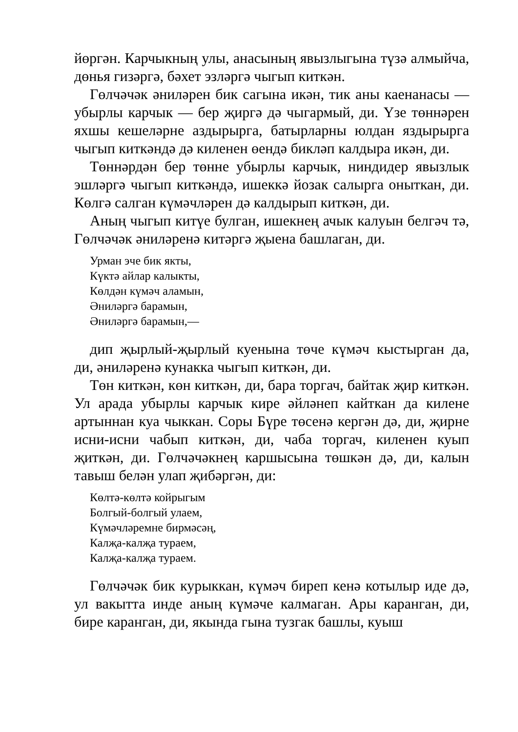йөргән. Карчыкның улы, анасының явызлыгына түзә алмыйча, дөнья гизәргә, бәхет эзләргә чыгып киткән.
Гөлчәчәк әниләрен бик сагына икән, тик аны каенанасы — убырлы карчык — бер җиргә дә чыгармый, ди. Үзе төннәрен яхшы кешеләрне аздырырга, батырларны юлдан яздырырга чыгып киткәндә дә киленен өендә бикләп калдыра икән, ди.
Төннәрдән бер төнне убырлы карчык, ниндидер явызлык эшләргә чыгып киткәндә, ишеккә йозак салырга оныткан, ди. Көлгә салган күмәчләрен дә калдырып киткән, ди.
Аның чыгып китүе булган, ишекнең ачык калуын белгәч тә, Гөлчәчәк әниләренә китәргә җыена башлаган, ди.
Урман эче бик якты,
Күктә айлар калыкты,
Көлдән күмәч аламын,
Әниләргә барамын,
Әниләргә барамын,—
дип җырлый-җырлый куенына төче күмәч кыстырган да, ди, әниләренә кунакка чыгып киткән, ди.
Төн киткән, көн киткән, ди, бара торгач, байтак җир киткән. Ул арада убырлы карчык кире әйләнеп кайткан да килене артыннан куа чыккан. Соры Бүре төсенә кергән дә, ди, җирне исни-исни чабып киткән, ди, чаба торгач, киленен куып җиткән, ди. Гөлчәчәкнең каршысына төшкән дә, ди, калын тавыш белән улап җибәргән, ди:
Көлтә-көлтә койрыгым
Болгый-болгый улаем,
Күмәчләремне бирмәсәң,
Калҗа-калҗа тураем,
Калҗа-калҗа тураем.
Гөлчәчәк бик курыккан, күмәч биреп кенә котылыр иде дә, ул вакытта инде аның күмәче калмаган. Ары каранган, ди, бире каранган, ди, якында гына тузгак башлы, куыш